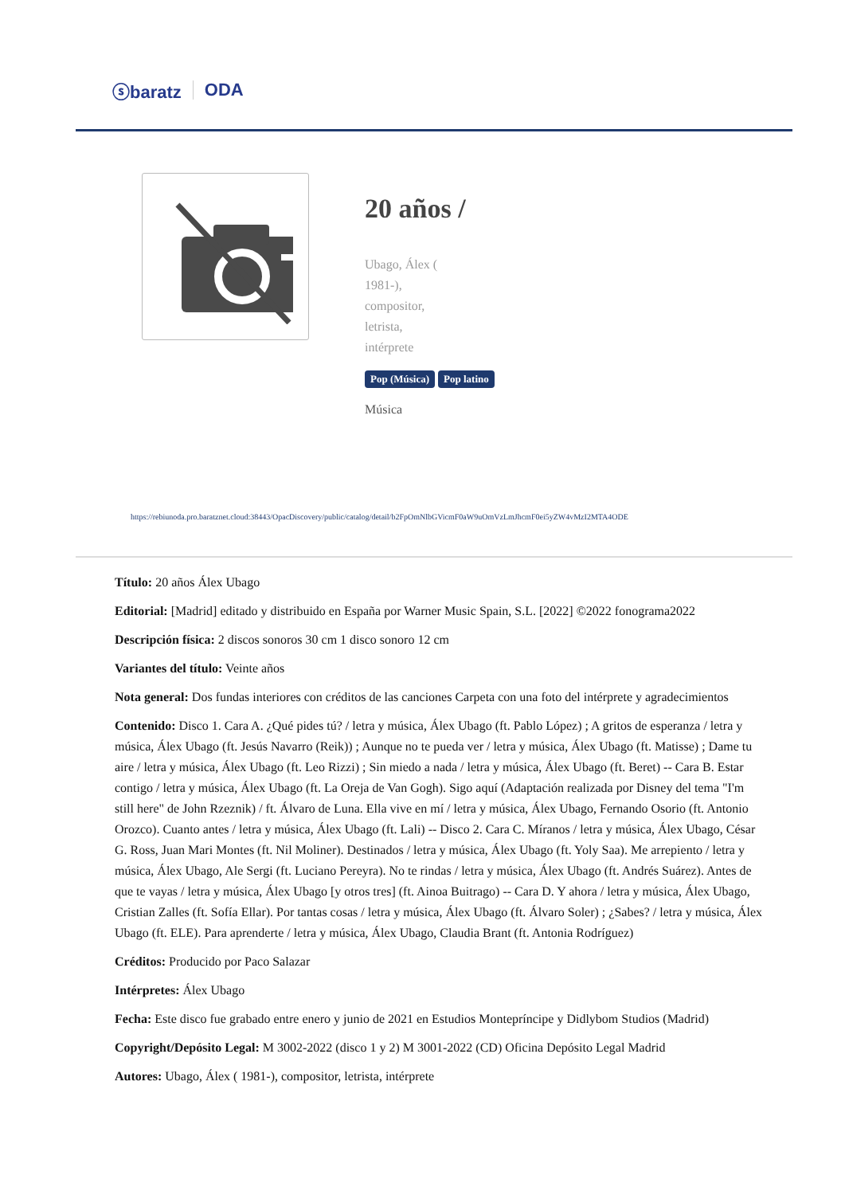ⓢbaratz ODA
20 años /
Ubago, Álex ( 1981-), compositor, letrista, intérprete
Pop (Música) Pop latino
Música
https://rebiunoda.pro.baratznet.cloud:38443/OpacDiscovery/public/catalog/detail/b2FpOmNlbGVicmF0aW9uOmVzLmJhcmF0ei5yZW4vMzI2MTA4ODE
Título: 20 años Álex Ubago
Editorial: [Madrid] editado y distribuido en España por Warner Music Spain, S.L. [2022] ©2022 fonograma2022
Descripción física: 2 discos sonoros 30 cm 1 disco sonoro 12 cm
Variantes del título: Veinte años
Nota general: Dos fundas interiores con créditos de las canciones Carpeta con una foto del intérprete y agradecimientos
Contenido: Disco 1. Cara A. ¿Qué pides tú? / letra y música, Álex Ubago (ft. Pablo López) ; A gritos de esperanza / letra y música, Álex Ubago (ft. Jesús Navarro (Reik)) ; Aunque no te pueda ver / letra y música, Álex Ubago (ft. Matisse) ; Dame tu aire / letra y música, Álex Ubago (ft. Leo Rizzi) ; Sin miedo a nada / letra y música, Álex Ubago (ft. Beret) -- Cara B. Estar contigo / letra y música, Álex Ubago (ft. La Oreja de Van Gogh). Sigo aquí (Adaptación realizada por Disney del tema "I'm still here" de John Rzeznik) / ft. Álvaro de Luna. Ella vive en mí / letra y música, Álex Ubago, Fernando Osorio (ft. Antonio Orozco). Cuanto antes / letra y música, Álex Ubago (ft. Lali) -- Disco 2. Cara C. Míranos / letra y música, Álex Ubago, César G. Ross, Juan Mari Montes (ft. Nil Moliner). Destinados / letra y música, Álex Ubago (ft. Yoly Saa). Me arrepiento / letra y música, Álex Ubago, Ale Sergi (ft. Luciano Pereyra). No te rindas / letra y música, Álex Ubago (ft. Andrés Suárez). Antes de que te vayas / letra y música, Álex Ubago [y otros tres] (ft. Ainoa Buitrago) -- Cara D. Y ahora / letra y música, Álex Ubago, Cristian Zalles (ft. Sofía Ellar). Por tantas cosas / letra y música, Álex Ubago (ft. Álvaro Soler) ; ¿Sabes? / letra y música, Álex Ubago (ft. ELE). Para aprenderte / letra y música, Álex Ubago, Claudia Brant (ft. Antonia Rodríguez)
Créditos: Producido por Paco Salazar
Intérpretes: Álex Ubago
Fecha: Este disco fue grabado entre enero y junio de 2021 en Estudios Montepríncipe y Didlybom Studios (Madrid)
Copyright/Depósito Legal: M 3002-2022 (disco 1 y 2) M 3001-2022 (CD) Oficina Depósito Legal Madrid
Autores: Ubago, Álex ( 1981-), compositor, letrista, intérprete